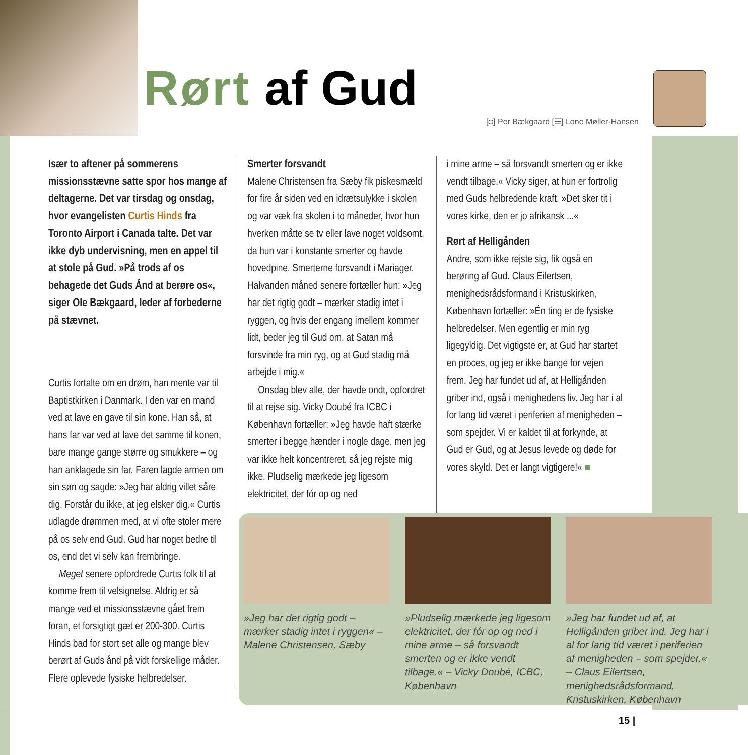Rørt af Gud
[◘] Per Bækgaard [☰] Lone Møller-Hansen
Især to aftener på sommerens missionsstævne satte spor hos mange af deltagerne. Det var tirsdag og onsdag, hvor evangelisten Curtis Hinds fra Toronto Airport i Canada talte. Det var ikke dyb undervisning, men en appel til at stole på Gud. »På trods af os behagede det Guds Ånd at berøre os«, siger Ole Bækgaard, leder af forbederne på stævnet.
Curtis fortalte om en drøm, han mente var til Baptistkirken i Danmark. I den var en mand ved at lave en gave til sin kone. Han så, at hans far var ved at lave det samme til konen, bare mange gange større og smukkere – og han anklagede sin far. Faren lagde armen om sin søn og sagde: »Jeg har aldrig villet såre dig. Forstår du ikke, at jeg elsker dig.« Curtis udlagde drømmen med, at vi ofte stoler mere på os selv end Gud. Gud har noget bedre til os, end det vi selv kan frembringe.
 Meget senere opfordrede Curtis folk til at komme frem til velsignelse. Aldrig er så mange ved et missionsstævne gået frem foran, et forsigtigt gæt er 200-300. Curtis Hinds bad for stort set alle og mange blev berørt af Guds ånd på vidt forskellige måder. Flere oplevede fysiske helbredelser.
Smerter forsvandt
Malene Christensen fra Sæby fik piskesmæld for fire år siden ved en idrætsulykke i skolen og var væk fra skolen i to måneder, hvor hun hverken måtte se tv eller lave noget voldsomt, da hun var i konstante smerter og havde hovedpine. Smerterne forsvandt i Mariager. Halvanden måned senere fortæller hun: »Jeg har det rigtig godt – mærker stadig intet i ryggen, og hvis der engang imellem kommer lidt, beder jeg til Gud om, at Satan må forsvinde fra min ryg, og at Gud stadig må arbejde i mig.«
 Onsdag blev alle, der havde ondt, opfordret til at rejse sig. Vicky Doubé fra ICBC i København fortæller: »Jeg havde haft stærke smerter i begge hænder i nogle dage, men jeg var ikke helt koncentreret, så jeg rejste mig ikke. Pludselig mærkede jeg ligesom elektricitet, der fór op og ned
i mine arme – så forsvandt smerten og er ikke vendt tilbage.« Vicky siger, at hun er fortrolig med Guds helbredende kraft. »Det sker tit i vores kirke, den er jo afrikansk ...«
Rørt af Helligånden
Andre, som ikke rejste sig, fik også en berøring af Gud. Claus Eilertsen, menighedsrådsformand i Kristuskirken, København fortæller: »Én ting er de fysiske helbredelser. Men egentlig er min ryg ligegyldig. Det vigtigste er, at Gud har startet en proces, og jeg er ikke bange for vejen frem. Jeg har fundet ud af, at Helligånden griber ind, også i menighedens liv. Jeg har i al for lang tid været i periferien af menigheden – som spejder. Vi er kaldet til at forkynde, at Gud er Gud, og at Jesus levede og døde for vores skyld. Det er langt vigtigere!« ■
»Jeg har det rigtig godt – mærker stadig intet i ryggen« – Malene Christensen, Sæby
»Pludselig mærkede jeg ligesom elektricitet, der fór op og ned i mine arme – så forsvandt smerten og er ikke vendt tilbage.« – Vicky Doubé, ICBC, København
»Jeg har fundet ud af, at Helligånden griber ind. Jeg har i al for lang tid været i periferien af menigheden – som spejder.« – Claus Eilertsen, menighedsrådsformand, Kristuskirken, København
15 |